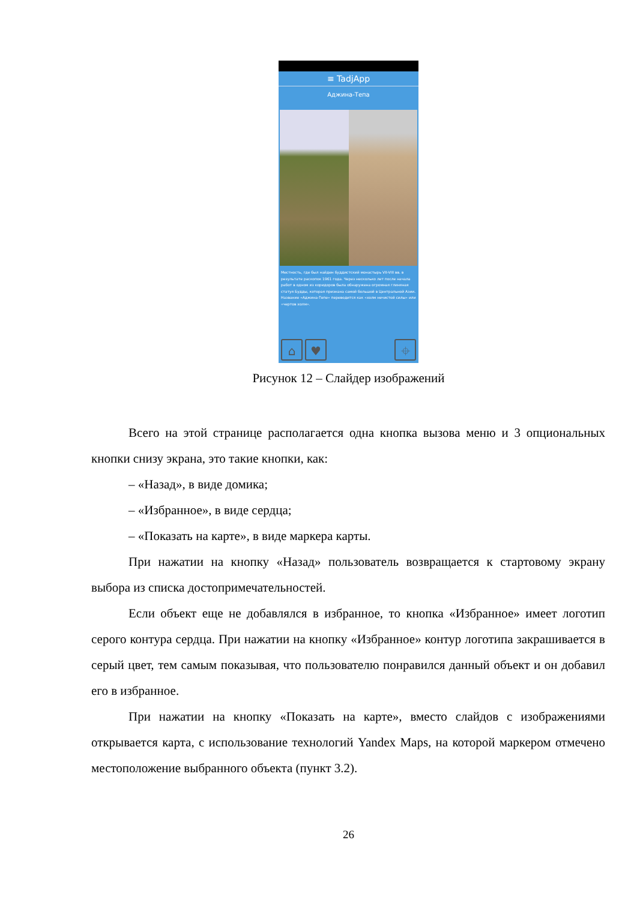≡ TadjApp
Аджина-Тепа
Местность, где был найден буддистский монастырь VII-VIII вв. в результате раскопок 1961 года. Через несколько лет после начала работ в одном из коридоров была обнаружена огромная глиняная статуя Будды, которая признана самой большой в Центральной Азии. Название «Аджина-Тепе» переводится как «холм нечистой силы» или «чертов холм».
⌂ ♥ ⌖
Рисунок 12 – Слайдер изображений
Всего на этой странице располагается одна кнопка вызова меню и 3 опциональных кнопки снизу экрана, это такие кнопки, как:
– «Назад», в виде домика;
– «Избранное», в виде сердца;
– «Показать на карте», в виде маркера карты.
При нажатии на кнопку «Назад» пользователь возвращается к стартовому экрану выбора из списка достопримечательностей.
Если объект еще не добавлялся в избранное, то кнопка «Избранное» имеет логотип серого контура сердца. При нажатии на кнопку «Избранное» контур логотипа закрашивается в серый цвет, тем самым показывая, что пользователю понравился данный объект и он добавил его в избранное.
При нажатии на кнопку «Показать на карте», вместо слайдов с изображениями открывается карта, с использование технологий Yandex Maps, на которой маркером отмечено местоположение выбранного объекта (пункт 3.2).
26